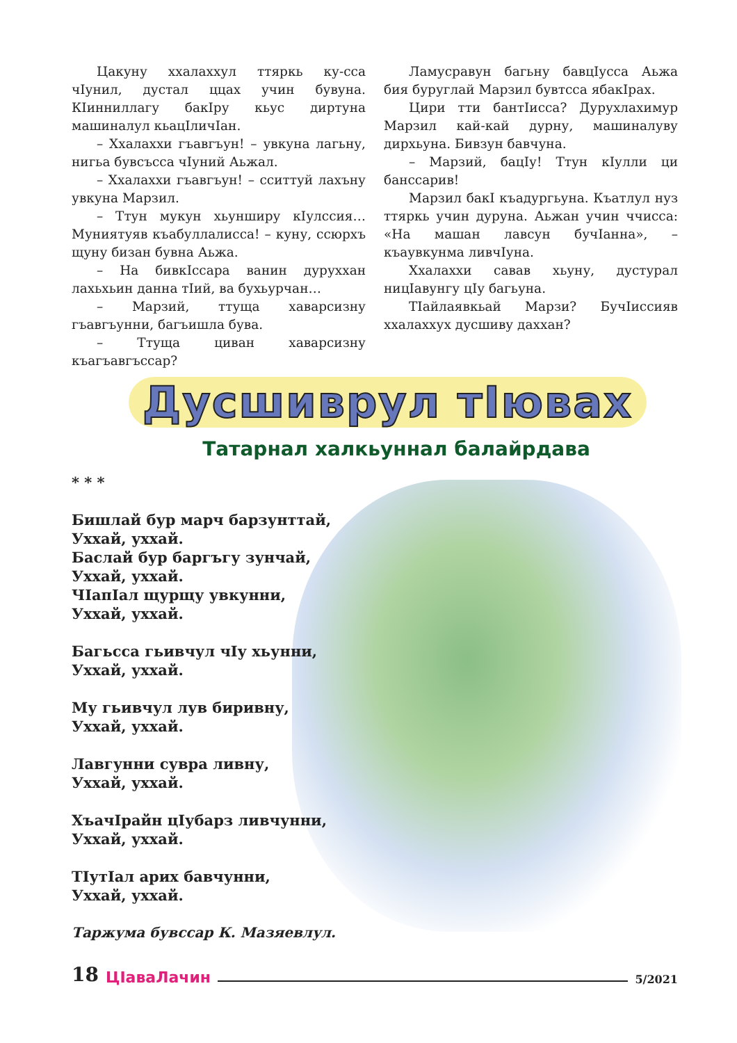Цакуну хxалаххул ттяркь ку-сса чIунил, дустал ццах учин бувуна. КIинниллагу бакIру кьус диртуна машиналул кьацIличIан.
– Ххалаххи гъавгъун! – увкуна лагьну, нигьа бувсъсса чIуний Аьжал.
– Ххалаххи гъавгъун! – сситтуй лахъну увкуна Марзил.
– Ттун мукун хьунширу кIулссия… Муниятуяв къабуллалисса! – куну, ссюрхъ щуну бизан бувна Аьжа.
– На бивкIссара ванин дуруххан лахьхьин данна тIий, ва бухьурчан…
– Марзий, ттуща хаварсизну гъавгъунни, багъишла бува.
– Ттуща циван хаварсизну къагъавгъссар?
Ламусравун багьну бавцIусса Аьжа бия буруглай Марзил бувтсса ябакIрах.
Цири тти бантIисса? Дурухлахимур Марзил кай-кай дурну, машиналуву дирхьуна. Бивзун бавчуна.
– Марзий, бацIу! Ттун кIулли ци банссарив!
Марзил бакI къадургьуна. Къатлул нуз ттяркь учин дуруна. Аьжан учин ччисса: «На машан лавсун бучIанна», – къаувкунма ливчIуна.
Ххалаххи савав хьуну, дустурал ницIавунгу цIу багьуна.
ТIайлаявкьай Марзи? БучIиссияв ххалаххух дусшиву даххан?
Дусшиврул тIювах
Татарнал халкьуннал балайрдава
* * *
Бишлай бур марч барзунттай,
Уххай, уххай.
Баслай бур баргъгу зунчай,
Уххай, уххай.
ЧIапIал щурщу увкунни,
Уххай, уххай.
Багьсса гьивчул чIу хьунни,
Уххай, уххай.
Му гьивчул лув биривну,
Уххай, уххай.
Лавгунни сувра ливну,
Уххай, уххай.
ХъачIрайн цIубарз ливчунни,
Уххай, уххай.
ТIутIал арих бавчунни,
Уххай, уххай.
Таржума бувссар К. Мазяевлул.
18 ЦIаваЛачин 5/2021